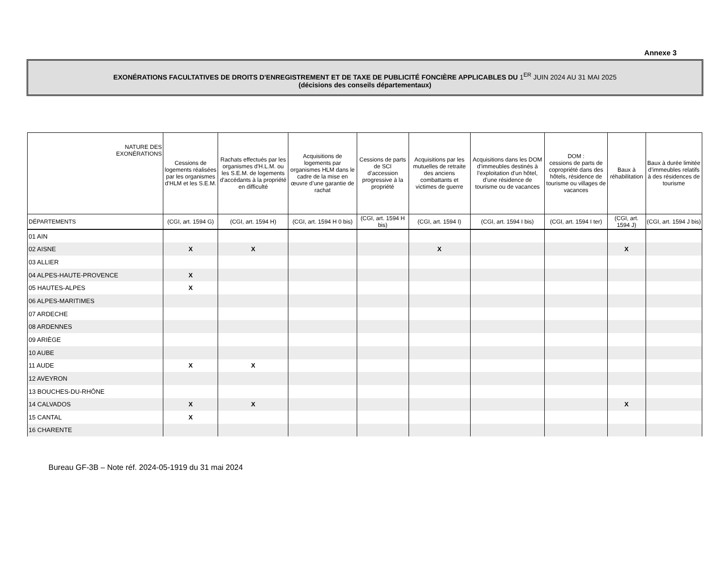Annexe 3
EXONÉRATIONS FACULTATIVES DE DROITS D'ENREGISTREMENT ET DE TAXE DE PUBLICITÉ FONCIÈRE APPLICABLES DU 1<sup>ER</sup> JUIN 2024 AU 31 MAI 2025
(décisions des conseils départementaux)
| NATURE DES EXONÉRATIONS | Cessions de logements réalisées par les organismes d’HLM et les S.E.M. | Rachats effectués par les organismes d'H.L.M. ou les S.E.M. de logements d'accédants à la propriété en difficulté | Acquisitions de logements par organismes HLM dans le cadre de la mise en œuvre d’une garantie de rachat | Cessions de parts de SCI d’accession progressive à la propriété | Acquisitions par les mutuelles de retraite des anciens combattants et victimes de guerre | Acquisitions dans les DOM d’immeubles destinés à l’exploitation d’un hôtel, d’une résidence de tourisme ou de vacances | DOM : cessions de parts de copropriété dans des hôtels, résidence de tourisme ou villages de vacances | Baux à réhabilitation | Baux à durée limitée d’immeubles relatifs à des résidences de tourisme |
| --- | --- | --- | --- | --- | --- | --- | --- | --- | --- |
| DÉPARTEMENTS | (CGI, art. 1594 G) | (CGI, art. 1594 H) | (CGI, art. 1594 H 0 bis) | (CGI, art. 1594 H bis) | (CGI, art. 1594 I) | (CGI, art. 1594 I bis) | (CGI, art. 1594 I ter) | (CGI, art. 1594 J) | (CGI, art. 1594 J bis) |
| 01 AIN | | | | | | | | | |
| 02 AISNE | X | X | | | X | | | X | |
| 03 ALLIER | | | | | | | | | |
| 04 ALPES-HAUTE-PROVENCE | X | | | | | | | | |
| 05 HAUTES-ALPES | X | | | | | | | | |
| 06 ALPES-MARITIMES | | | | | | | | | |
| 07 ARDECHE | | | | | | | | | |
| 08 ARDENNES | | | | | | | | | |
| 09 ARIÈGE | | | | | | | | | |
| 10 AUBE | | | | | | | | | |
| 11 AUDE | X | X | | | | | | | |
| 12 AVEYRON | | | | | | | | | |
| 13 BOUCHES-DU-RHÔNE | | | | | | | | | |
| 14 CALVADOS | X | X | | | | | | X | |
| 15 CANTAL | X | | | | | | | | |
| 16 CHARENTE | | | | | | | | | |
Bureau GF-3B – Note réf. 2024-05-1919 du 31 mai 2024